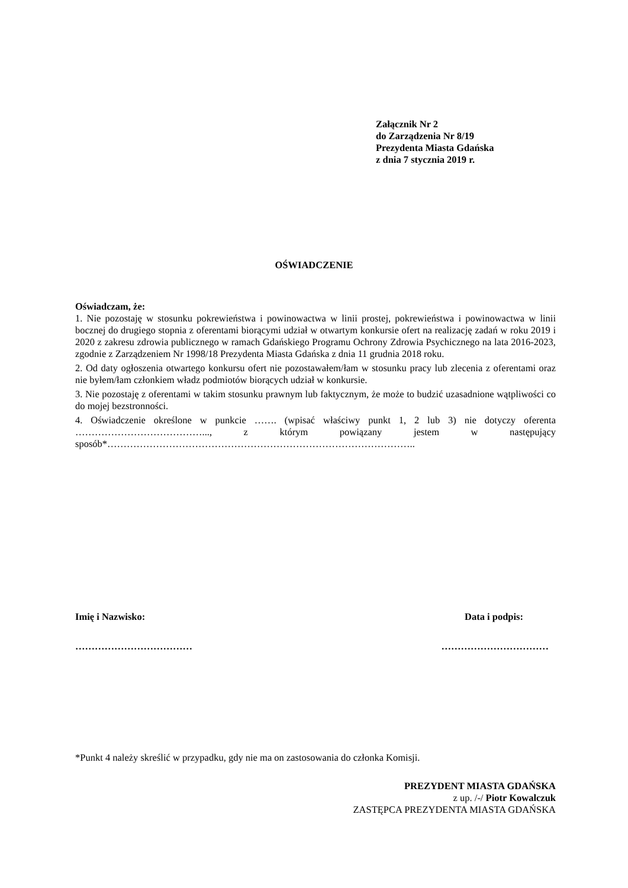Załącznik Nr 2
do Zarządzenia Nr 8/19
Prezydenta Miasta Gdańska
z dnia 7 stycznia 2019 r.
OŚWIADCZENIE
Oświadczam, że:
1. Nie pozostaję w stosunku pokrewieństwa i powinowactwa w linii prostej, pokrewieństwa i powinowactwa w linii bocznej do drugiego stopnia z oferentami biorącymi udział w otwartym konkursie ofert na realizację zadań w roku 2019 i 2020 z zakresu zdrowia publicznego w ramach Gdańskiego Programu Ochrony Zdrowia Psychicznego na lata 2016-2023, zgodnie z Zarządzeniem Nr 1998/18 Prezydenta Miasta Gdańska z dnia 11 grudnia 2018 roku.
2. Od daty ogłoszenia otwartego konkursu ofert nie pozostawałem/łam w stosunku pracy lub zlecenia z oferentami oraz nie byłem/łam członkiem władz podmiotów biorących udział w konkursie.
3. Nie pozostaję z oferentami w takim stosunku prawnym lub faktycznym, że może to budzić uzasadnione wątpliwości co do mojej bezstronności.
4. Oświadczenie określone w punkcie ……. (wpisać właściwy punkt 1, 2 lub 3) nie dotyczy oferenta …………………………………..., z którym powiązany jestem w następujący sposób*…………………………………………………………………………………..
Imię i Nazwisko: Data i podpis:
……………………………… ……………………………
*Punkt 4 należy skreślić w przypadku, gdy nie ma on zastosowania do członka Komisji.
PREZYDENT MIASTA GDAŃSKA
z up. /-/ Piotr Kowalczuk
ZASTĘPCA PREZYDENTA MIASTA GDAŃSKA